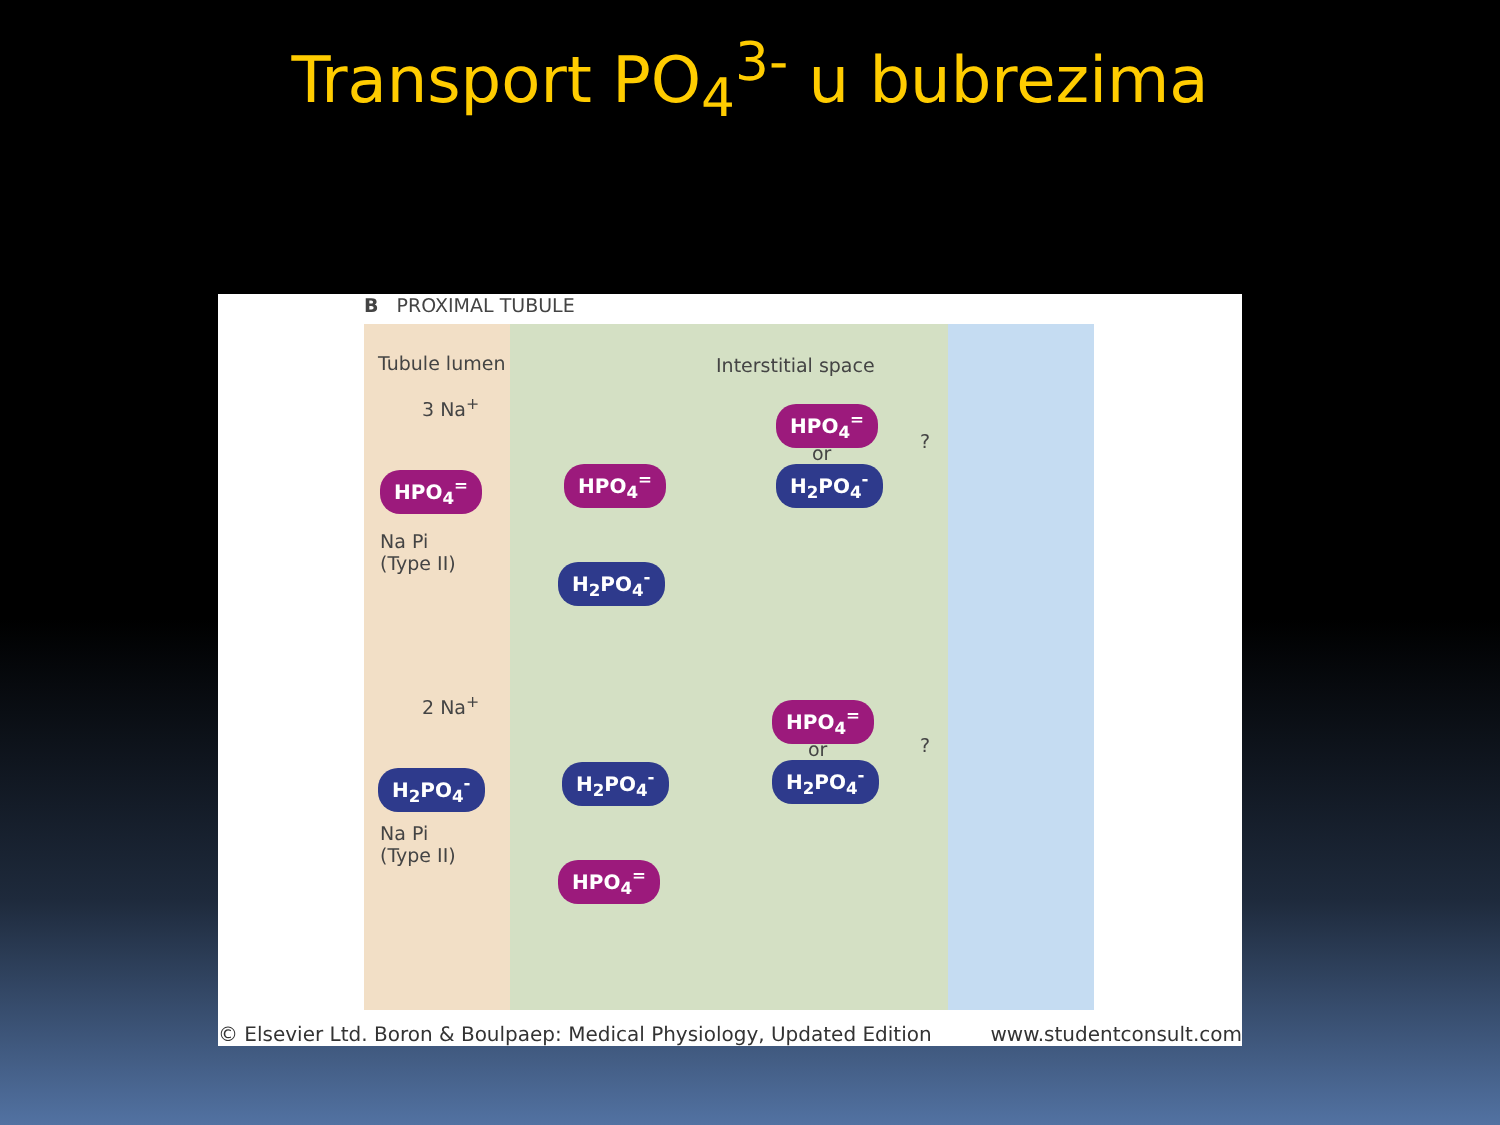Transport PO<sub>4</sub><sup>3-</sup> u bubrezima
B PROXIMAL TUBULE
Tubule lumen Interstitial space
3 Na<sup>+</sup>
HPO<sub>4</sub><sup>=</sup> HPO<sub>4</sub><sup>=</sup>
HPO<sub>4</sub><sup>=</sup>
or
H<sub>2</sub>PO<sub>4</sub><sup>-</sup>
Na Pi
(Type II)
H<sub>2</sub>PO<sub>4</sub><sup>-</sup>
2 Na<sup>+</sup>
H<sub>2</sub>PO<sub>4</sub><sup>-</sup> H<sub>2</sub>PO<sub>4</sub><sup>-</sup>
HPO<sub>4</sub><sup>=</sup>
or
H<sub>2</sub>PO<sub>4</sub><sup>-</sup>
Na Pi
(Type II)
HPO<sub>4</sub><sup>=</sup>
?
?
© Elsevier Ltd. Boron & Boulpaep: Medical Physiology, Updated Edition www.studentconsult.com